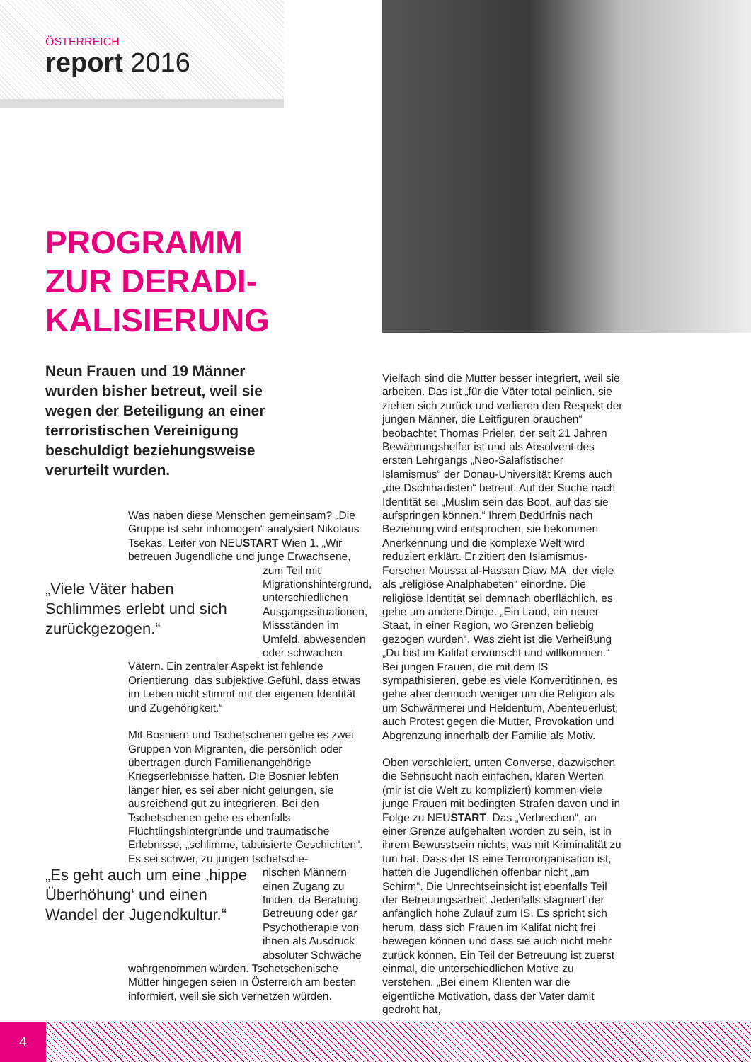ÖSTERREICH
report 2016
PROGRAMM
ZUR DERADI-
KALISIERUNG
Neun Frauen und 19 Männer wurden bisher betreut, weil sie wegen der Beteiligung an einer terroristischen Vereinigung beschuldigt beziehungsweise verurteilt wurden.
„Viele Väter haben Schlimmes erlebt und sich zurückgezogen.“
„Es geht auch um eine ‚hippe Überhöhung‘ und einen Wandel der Jugendkultur.“
Was haben diese Menschen gemeinsam? „Die Gruppe ist sehr inhomogen“ analysiert Nikolaus Tsekas, Leiter von NEUSTART Wien 1. „Wir betreuen Jugendliche und junge Erwachsene,
zum Teil mit Migrationshintergrund, unterschiedlichen Ausgangssituationen, Missständen im Umfeld, abwesenden oder schwachen
Vätern. Ein zentraler Aspekt ist fehlende Orientierung, das subjektive Gefühl, dass etwas im Leben nicht stimmt mit der eigenen Identität und Zugehörigkeit.“
Mit Bosniern und Tschetschenen gebe es zwei Gruppen von Migranten, die persönlich oder übertragen durch Familienangehörige Kriegserlebnisse hatten. Die Bosnier lebten länger hier, es sei aber nicht gelungen, sie ausreichend gut zu integrieren. Bei den Tschetschenen gebe es ebenfalls Flüchtlingshintergründe und traumatische Erlebnisse, „schlimme, tabuisierte Geschichten“. Es sei schwer, zu jungen tschetsche-
nischen Männern einen Zugang zu finden, da Beratung, Betreuung oder gar Psychotherapie von ihnen als Ausdruck absoluter Schwäche
wahrgenommen würden. Tschetschenische Mütter hingegen seien in Österreich am besten informiert, weil sie sich vernetzen würden.
Vielfach sind die Mütter besser integriert, weil sie arbeiten. Das ist „für die Väter total peinlich, sie ziehen sich zurück und verlieren den Respekt der jungen Männer, die Leitfiguren brauchen“ beobachtet Thomas Prieler, der seit 21 Jahren Bewährungshelfer ist und als Absolvent des ersten Lehrgangs „Neo-Salafistischer Islamismus“ der Donau-Universität Krems auch „die Dschihadisten“ betreut. Auf der Suche nach Identität sei „Muslim sein das Boot, auf das sie aufspringen können.“ Ihrem Bedürfnis nach Beziehung wird entsprochen, sie bekommen Anerkennung und die komplexe Welt wird reduziert erklärt. Er zitiert den Islamismus-Forscher Moussa al-Hassan Diaw MA, der viele als „religiöse Analphabeten“ einordne. Die religiöse Identität sei demnach oberflächlich, es gehe um andere Dinge. „Ein Land, ein neuer Staat, in einer Region, wo Grenzen beliebig gezogen wurden“. Was zieht ist die Verheißung „Du bist im Kalifat erwünscht und willkommen.“ Bei jungen Frauen, die mit dem IS sympathisieren, gebe es viele Konvertitinnen, es gehe aber dennoch weniger um die Religion als um Schwärmerei und Heldentum, Abenteuerlust, auch Protest gegen die Mutter, Provokation und Abgrenzung innerhalb der Familie als Motiv.
Oben verschleiert, unten Converse, dazwischen die Sehnsucht nach einfachen, klaren Werten (mir ist die Welt zu kompliziert) kommen viele junge Frauen mit bedingten Strafen davon und in Folge zu NEUSTART. Das „Verbrechen“, an einer Grenze aufgehalten worden zu sein, ist in ihrem Bewusstsein nichts, was mit Kriminalität zu tun hat. Dass der IS eine Terrororganisation ist, hatten die Jugendlichen offenbar nicht „am Schirm“. Die Unrechtseinsicht ist ebenfalls Teil der Betreuungsarbeit. Jedenfalls stagniert der anfänglich hohe Zulauf zum IS. Es spricht sich herum, dass sich Frauen im Kalifat nicht frei bewegen können und dass sie auch nicht mehr zurück können. Ein Teil der Betreuung ist zuerst einmal, die unterschiedlichen Motive zu verstehen. „Bei einem Klienten war die eigentliche Motivation, dass der Vater damit gedroht hat,
4